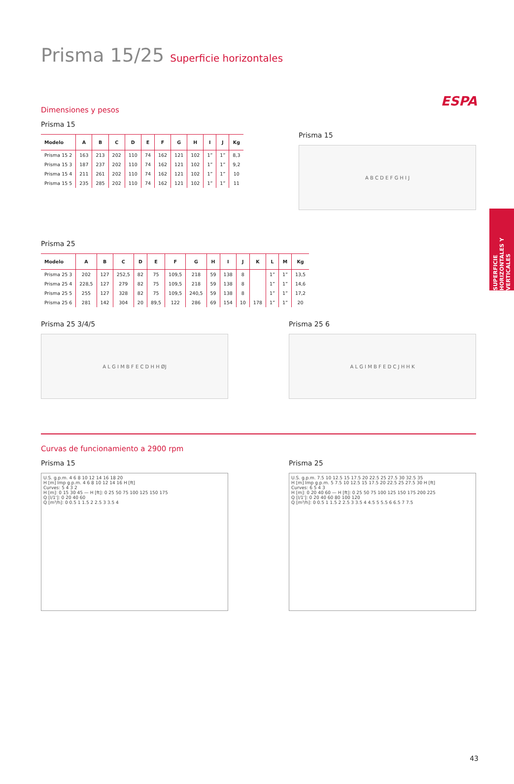ESPA
SUPERFICIE HORIZONTALES Y VERTICALES
Prisma 15/25 Superficie horizontales
Dimensiones y pesos
Prisma 15
| Modelo | A | B | C | D | E | F | G | H | I | J | Kg |
| --- | --- | --- | --- | --- | --- | --- | --- | --- | --- | --- | --- |
| Prisma 15 2 | 163 | 213 | 202 | 110 | 74 | 162 | 121 | 102 | 1” | 1” | 8,3 |
| Prisma 15 3 | 187 | 237 | 202 | 110 | 74 | 162 | 121 | 102 | 1” | 1” | 9,2 |
| Prisma 15 4 | 211 | 261 | 202 | 110 | 74 | 162 | 121 | 102 | 1” | 1” | 10 |
| Prisma 15 5 | 235 | 285 | 202 | 110 | 74 | 162 | 121 | 102 | 1” | 1” | 11 |
Prisma 15
A B C D E F G H I J
Prisma 25
| Modelo | A | B | C | D | E | F | G | H | I | J | K | L | M | Kg |
| --- | --- | --- | --- | --- | --- | --- | --- | --- | --- | --- | --- | --- | --- | --- |
| Prisma 25 3 | 202 | 127 | 252,5 | 82 | 75 | 109,5 | 218 | 59 | 138 | 8 | | 1” | 1” | 13,5 |
| Prisma 25 4 | 228,5 | 127 | 279 | 82 | 75 | 109,5 | 218 | 59 | 138 | 8 | | 1” | 1” | 14,6 |
| Prisma 25 5 | 255 | 127 | 328 | 82 | 75 | 109,5 | 240,5 | 59 | 138 | 8 | | 1” | 1” | 17,2 |
| Prisma 25 6 | 281 | 142 | 304 | 20 | 89,5 | 122 | 286 | 69 | 154 | 10 | 178 | 1” | 1” | 20 |
Prisma 25 3/4/5
A L G I M B F E C D H H ØJ
Prisma 25 6
A L G I M B F E D C J H H K
Curvas de funcionamiento a 2900 rpm
Prisma 15
U.S. g.p.m. 4 6 8 10 12 14 16 18 20
H [m] Imp g.p.m. 4 6 8 10 12 14 16 H [ft]
Curves: 5 4 3 2
H [m]: 0 15 30 45 — H [ft]: 0 25 50 75 100 125 150 175
Q [l/1']: 0 20 40 60
Q [m³/h]: 0 0.5 1 1.5 2 2.5 3 3.5 4
Prisma 25
U.S. g.p.m. 7.5 10 12.5 15 17.5 20 22.5 25 27.5 30 32.5 35
H [m] Imp g.p.m. 5 7.5 10 12.5 15 17.5 20 22.5 25 27.5 30 H [ft]
Curves: 6 5 4 3
H [m]: 0 20 40 60 — H [ft]: 0 25 50 75 100 125 150 175 200 225
Q [l/1']: 0 20 40 60 80 100 120
Q [m³/h]: 0 0.5 1 1.5 2 2.5 3 3.5 4 4.5 5 5.5 6 6.5 7 7.5
43